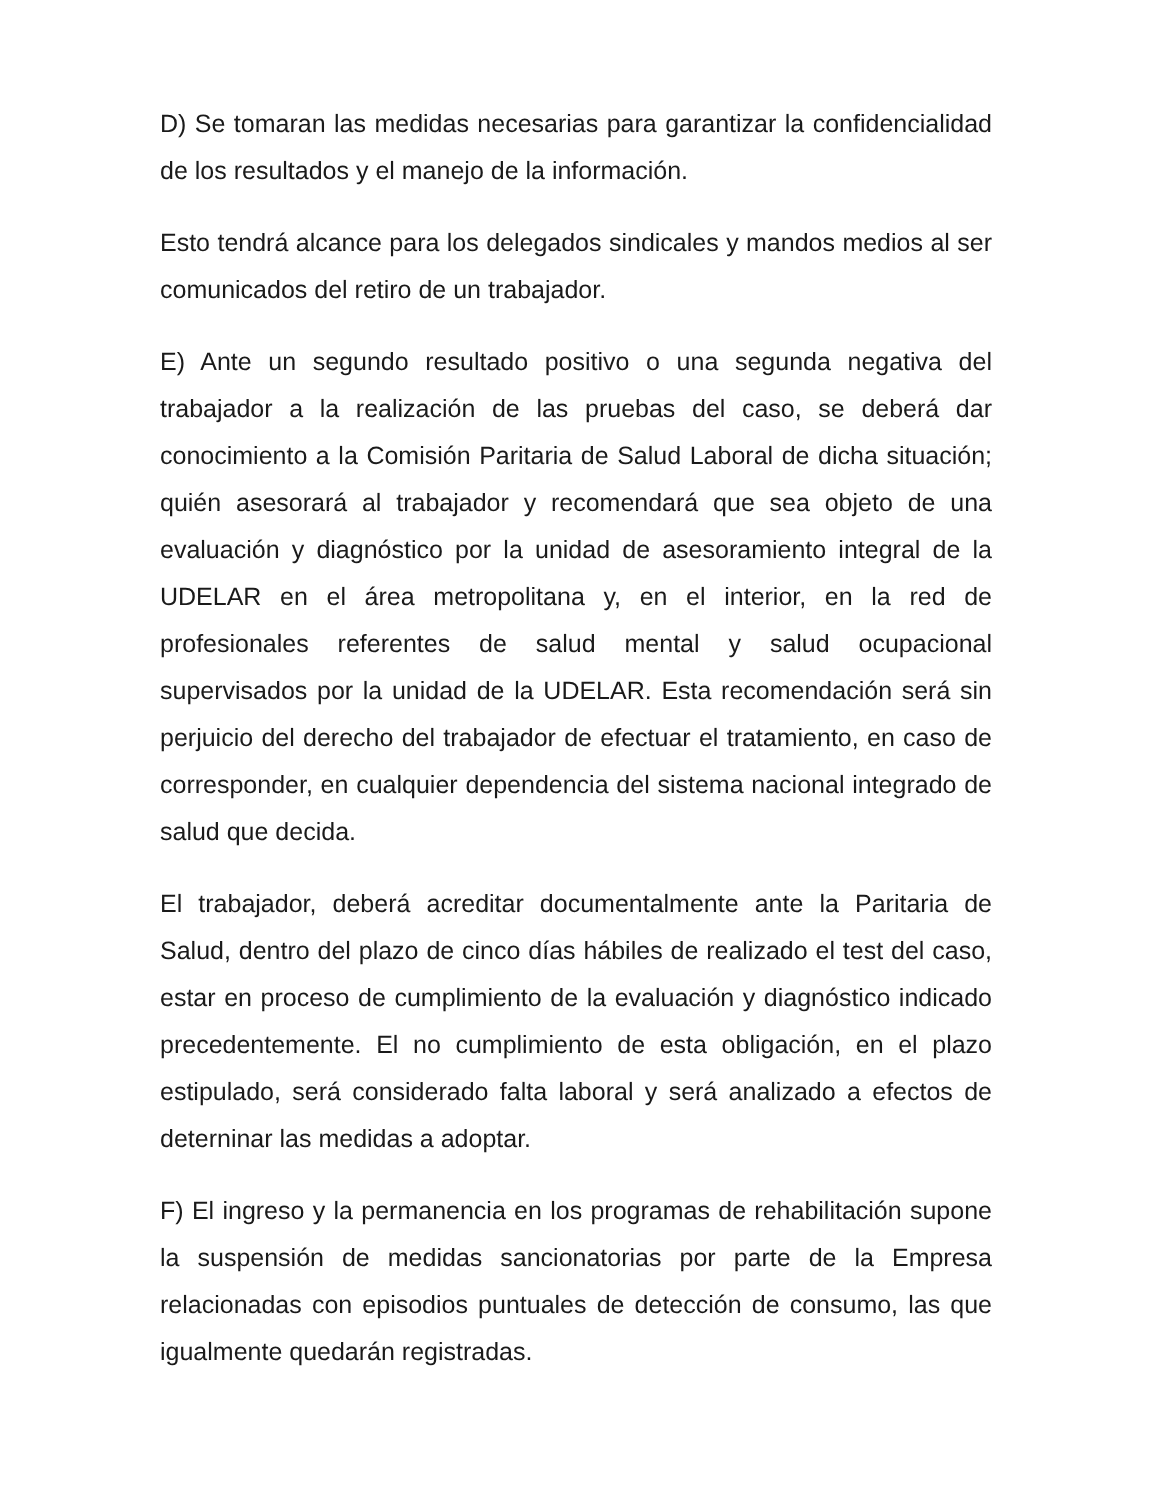D) Se tomaran las medidas necesarias para garantizar la confidencialidad de los resultados y el manejo de la información.
Esto tendrá alcance para los delegados sindicales y mandos medios al ser comunicados del retiro de un trabajador.
E) Ante un segundo resultado positivo o una segunda negativa del trabajador a la realización de las pruebas del caso, se deberá dar conocimiento a la Comisión Paritaria de Salud Laboral de dicha situación; quién asesorará al trabajador y recomendará que sea objeto de una evaluación y diagnóstico por la unidad de asesoramiento integral de la UDELAR en el área metropolitana y, en el interior, en la red de profesionales referentes de salud mental y salud ocupacional supervisados por la unidad de la UDELAR. Esta recomendación será sin perjuicio del derecho del trabajador de efectuar el tratamiento, en caso de corresponder, en cualquier dependencia del sistema nacional integrado de salud que decida.
El trabajador, deberá acreditar documentalmente ante la Paritaria de Salud, dentro del plazo de cinco días hábiles de realizado el test del caso, estar en proceso de cumplimiento de la evaluación y diagnóstico indicado precedentemente. El no cumplimiento de esta obligación, en el plazo estipulado, será considerado falta laboral y será analizado a efectos de deterninar las medidas a adoptar.
F) El ingreso y la permanencia en los programas de rehabilitación supone la suspensión de medidas sancionatorias por parte de la Empresa relacionadas con episodios puntuales de detección de consumo, las que igualmente quedarán registradas.